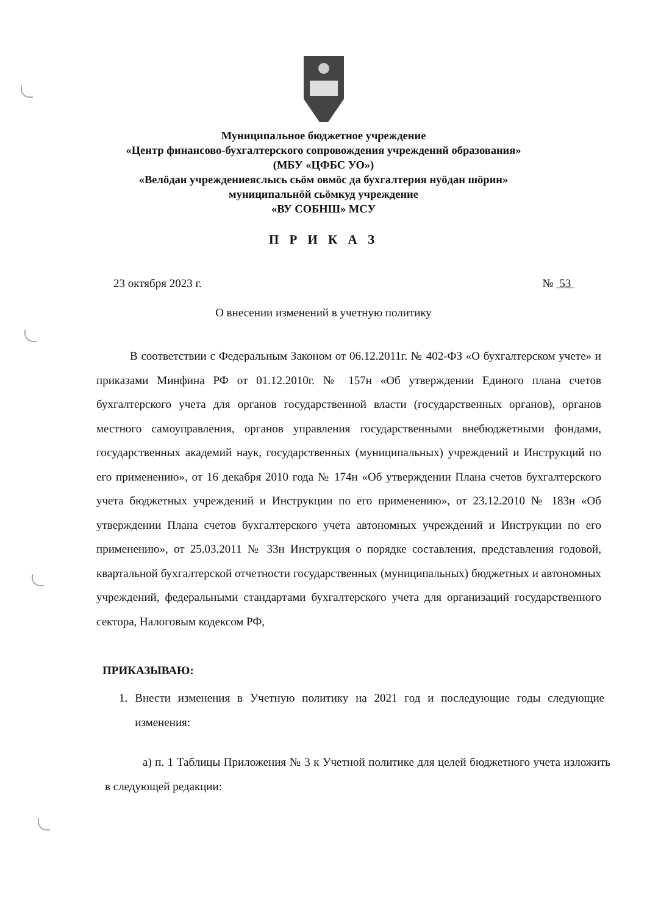Муниципальное бюджетное учреждение
«Центр финансово-бухгалтерского сопровождения учреждений образования»
(МБУ «ЦФБС УО»)
«Велӧдан учреждениеяслысь сьӧм овмӧс да бухгалтерия нуӧдан шӧрин»
муниципальнӧй сьӧмкуд учреждение
«ВУ СОБНШ» МСУ
П Р И К А З
23 октября 2023 г. № 53
О внесении изменений в учетную политику
В соответствии с Федеральным Законом от 06.12.2011г. № 402-ФЗ «О бухгалтерском учете» и приказами Минфина РФ от 01.12.2010г. № 157н «Об утверждении Единого плана счетов бухгалтерского учета для органов государственной власти (государственных органов), органов местного самоуправления, органов управления государственными внебюджетными фондами, государственных академий наук, государственных (муниципальных) учреждений и Инструкций по его применению», от 16 декабря 2010 года № 174н «Об утверждении Плана счетов бухгалтерского учета бюджетных учреждений и Инструкции по его применению», от 23.12.2010 № 183н «Об утверждении Плана счетов бухгалтерского учета автономных учреждений и Инструкции по его применению», от 25.03.2011 № 33н Инструкция о порядке составления, представления годовой, квартальной бухгалтерской отчетности государственных (муниципальных) бюджетных и автономных учреждений, федеральными стандартами бухгалтерского учета для организаций государственного сектора, Налоговым кодексом РФ,
ПРИКАЗЫВАЮ:
1. Внести изменения в Учетную политику на 2021 год и последующие годы следующие изменения:
а) п. 1 Таблицы Приложения № 3 к Учетной политике для целей бюджетного учета изложить в следующей редакции: